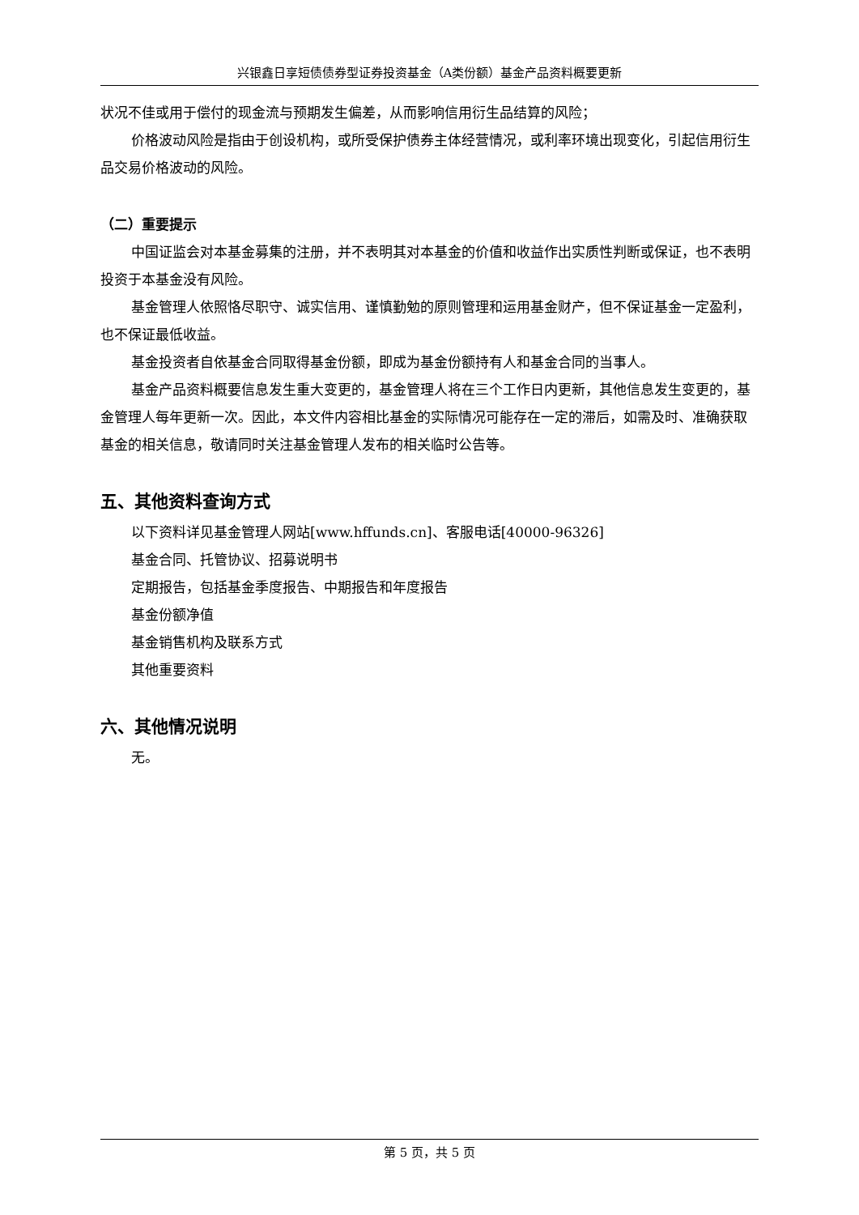兴银鑫日享短债债券型证券投资基金（A类份额）基金产品资料概要更新
状况不佳或用于偿付的现金流与预期发生偏差，从而影响信用衍生品结算的风险；
价格波动风险是指由于创设机构，或所受保护债券主体经营情况，或利率环境出现变化，引起信用衍生品交易价格波动的风险。
（二）重要提示
中国证监会对本基金募集的注册，并不表明其对本基金的价值和收益作出实质性判断或保证，也不表明投资于本基金没有风险。
基金管理人依照恪尽职守、诚实信用、谨慎勤勉的原则管理和运用基金财产，但不保证基金一定盈利，也不保证最低收益。
基金投资者自依基金合同取得基金份额，即成为基金份额持有人和基金合同的当事人。
基金产品资料概要信息发生重大变更的，基金管理人将在三个工作日内更新，其他信息发生变更的，基金管理人每年更新一次。因此，本文件内容相比基金的实际情况可能存在一定的滞后，如需及时、准确获取基金的相关信息，敬请同时关注基金管理人发布的相关临时公告等。
五、其他资料查询方式
以下资料详见基金管理人网站[www.hffunds.cn]、客服电话[40000-96326]
基金合同、托管协议、招募说明书
定期报告，包括基金季度报告、中期报告和年度报告
基金份额净值
基金销售机构及联系方式
其他重要资料
六、其他情况说明
无。
第 5 页，共 5 页